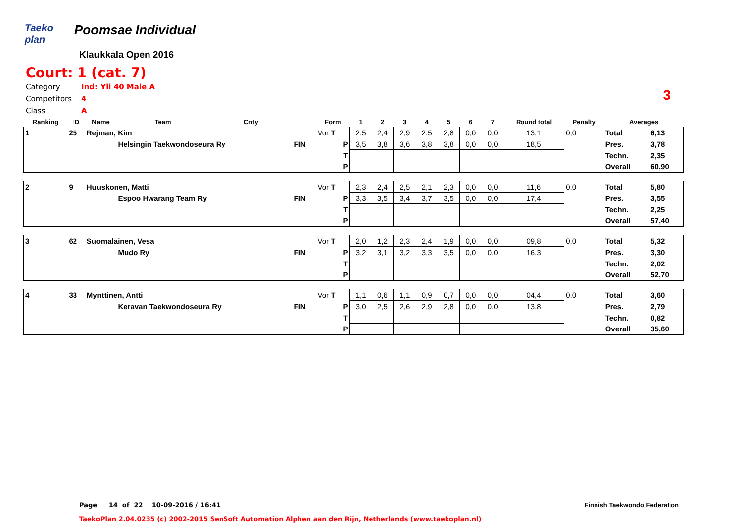Taeko plan Poomsae Individual
Klaukkala Open 2016
Court: 1 (cat. 7)
| Category | Ind: Yli 40 Male A |
| Competitors | 4 |
| Class | A |
3
| Ranking | ID | Name | Team | Cnty | | Form | 1 | 2 | 3 | 4 | 5 | 6 | 7 | Round total | Penalty | Averages | |
| --- | --- | --- | --- | --- | --- | --- | --- | --- | --- | --- | --- | --- | --- | --- | --- | --- | --- |
| 1 | 25 | Rejman, Kim | | | | Vor T | 2,5 | 2,4 | 2,9 | 2,5 | 2,8 | 0,0 | 0,0 | 13,1 | 0,0 | Total | 6,13 |
| | | | Helsingin Taekwondoseura Ry | | FIN | P | 3,5 | 3,8 | 3,6 | 3,8 | 3,8 | 0,0 | 0,0 | 18,5 | | Pres. | 3,78 |
| | | | | | | T | | | | | | | | | | Techn. | 2,35 |
| | | | | | | P | | | | | | | | | | Overall | 60,90 |
| 2 | 9 | Huuskonen, Matti | | | | Vor T | 2,3 | 2,4 | 2,5 | 2,1 | 2,3 | 0,0 | 0,0 | 11,6 | 0,0 | Total | 5,80 |
| | | | Espoo Hwarang Team Ry | | FIN | P | 3,3 | 3,5 | 3,4 | 3,7 | 3,5 | 0,0 | 0,0 | 17,4 | | Pres. | 3,55 |
| | | | | | | T | | | | | | | | | | Techn. | 2,25 |
| | | | | | | P | | | | | | | | | | Overall | 57,40 |
| 3 | 62 | Suomalainen, Vesa | | | | Vor T | 2,0 | 1,2 | 2,3 | 2,4 | 1,9 | 0,0 | 0,0 | 09,8 | 0,0 | Total | 5,32 |
| | | | Mudo Ry | | FIN | P | 3,2 | 3,1 | 3,2 | 3,3 | 3,5 | 0,0 | 0,0 | 16,3 | | Pres. | 3,30 |
| | | | | | | T | | | | | | | | | | Techn. | 2,02 |
| | | | | | | P | | | | | | | | | | Overall | 52,70 |
| 4 | 33 | Mynttinen, Antti | | | | Vor T | 1,1 | 0,6 | 1,1 | 0,9 | 0,7 | 0,0 | 0,0 | 04,4 | 0,0 | Total | 3,60 |
| | | | Keravan Taekwondoseura Ry | | FIN | P | 3,0 | 2,5 | 2,6 | 2,9 | 2,8 | 0,0 | 0,0 | 13,8 | | Pres. | 2,79 |
| | | | | | | T | | | | | | | | | | Techn. | 0,82 |
| | | | | | | P | | | | | | | | | | Overall | 35,60 |
Page 14 of 22 10-09-2016 / 16:41
Finnish Taekwondo Federation
TaekoPlan 2.04.0235 (c) 2002-2015 SenSoft Automation Alphen aan den Rijn, Netherlands (www.taekoplan.nl)